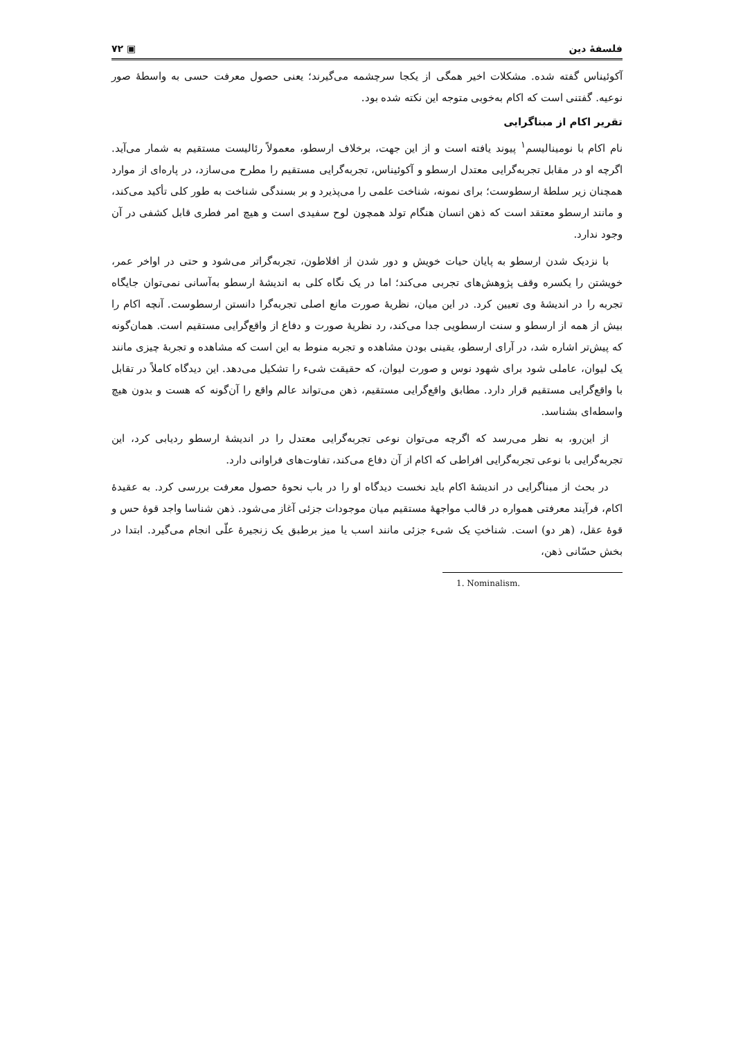فلسفهٔ دین ▣ ۷۲
آکوئیناس گفته شده. مشکلات اخیر همگی از یکجا سرچشمه می‌گیرند؛ یعنی حصول معرفت حسی به واسطهٔ صور نوعیه. گفتنی است که اکام به‌خوبی متوجه این نکته شده بود.
تقریر اکام از مبناگرایی
نام اکام با نومینالیسم<sup>۱</sup> پیوند یافته است و از این جهت، برخلاف ارسطو، معمولاً رئالیست مستقیم به شمار می‌آید. اگرچه او در مقابل تجربه‌گرایی معتدل ارسطو و آکوئیناس، تجربه‌گرایی مستقیم را مطرح می‌سازد، در پاره‌ای از موارد همچنان زیر سلطهٔ ارسطوست؛ برای نمونه، شناخت علمی را می‌پذیرد و بر بسندگی شناخت به طور کلی تأکید می‌کند، و مانند ارسطو معتقد است که ذهن انسان هنگام تولد همچون لوح سفیدی است و هیچ امر فطری قابل کشفی در آن وجود ندارد.
با نزدیک شدن ارسطو به پایان حیات خویش و دور شدن از افلاطون، تجربه‌گراتر می‌شود و حتی در اواخر عمر، خویشتن را یکسره وقف پژوهش‌های تجربی می‌کند؛ اما در یک نگاه کلی به اندیشهٔ ارسطو به‌آسانی نمی‌توان جایگاه تجربه را در اندیشهٔ وی تعیین کرد. در این میان، نظریهٔ صورت مانع اصلی تجربه‌گرا دانستن ارسطوست. آنچه اکام را بیش از همه از ارسطو و سنت ارسطویی جدا می‌کند، رد نظریهٔ صورت و دفاع از واقع‌گرایی مستقیم است. همان‌گونه که پیش‌تر اشاره شد، در آرای ارسطو، یقینی بودن مشاهده و تجربه منوط به این است که مشاهده و تجربهٔ چیزی مانند یک لیوان، عاملی شود برای شهود نوس و صورت لیوان، که حقیقت شیء را تشکیل می‌دهد. این دیدگاه کاملاً در تقابل با واقع‌گرایی مستقیم قرار دارد. مطابق واقع‌گرایی مستقیم، ذهن می‌تواند عالم واقع را آن‌گونه که هست و بدون هیچ واسطه‌ای بشناسد.
از این‌رو، به نظر می‌رسد که اگرچه می‌توان نوعی تجربه‌گرایی معتدل را در اندیشهٔ ارسطو ردیابی کرد، این تجربه‌گرایی با نوعی تجربه‌گرایی افراطی که اکام از آن دفاع می‌کند، تفاوت‌های فراوانی دارد.
در بحث از مبناگرایی در اندیشهٔ اکام باید نخست دیدگاه او را در باب نحوهٔ حصول معرفت بررسی کرد. به عقیدهٔ اکام، فرآیند معرفتی همواره در قالب مواجههٔ مستقیم میان موجودات جزئی آغاز می‌شود. ذهن شناسا واجد قوهٔ حس و قوهٔ عقل، (هر دو) است. شناختِ یک شیء جزئی مانند اسب یا میز برطبق یک زنجیرهٔ علّی انجام می‌گیرد. ابتدا در بخش حسّانی ذهن،
1. Nominalism.